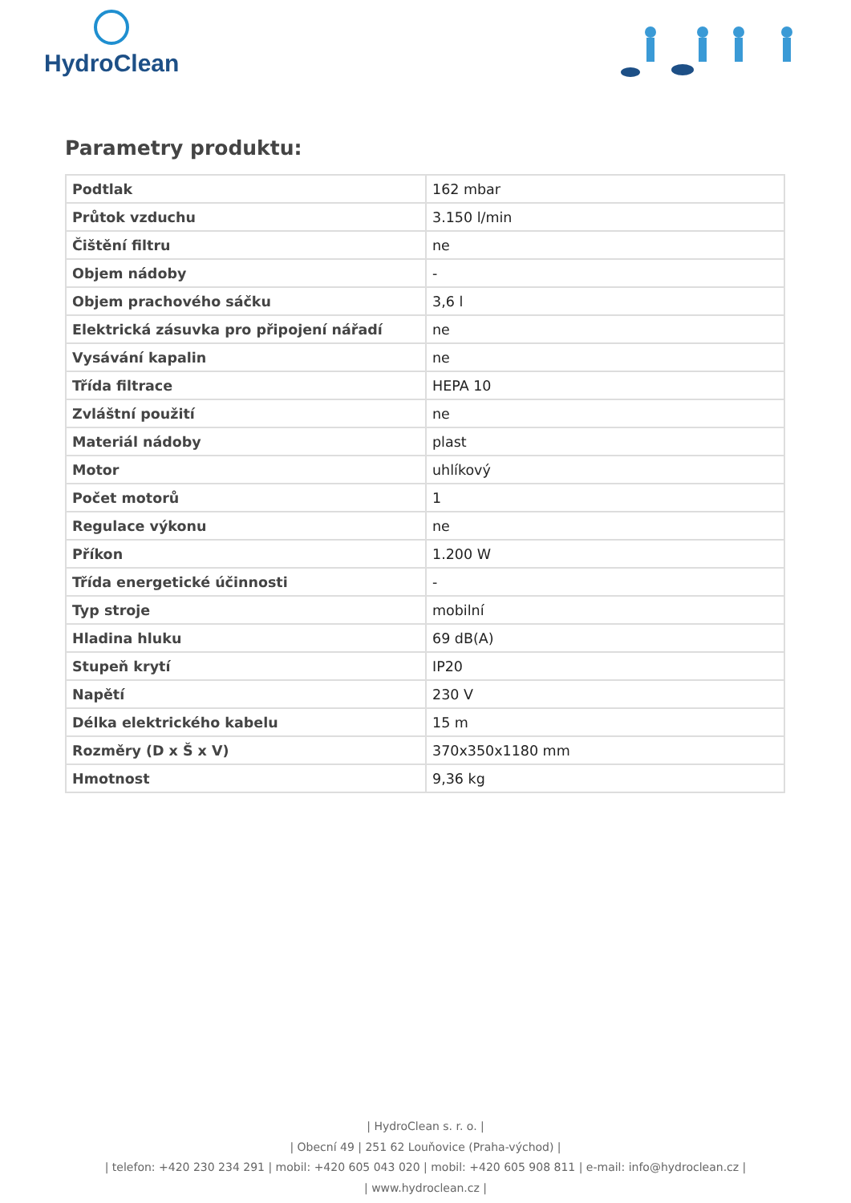HydroClean
Parametry produktu:
| Podtlak | 162 mbar |
| Průtok vzduchu | 3.150 l/min |
| Čištění filtru | ne |
| Objem nádoby | - |
| Objem prachového sáčku | 3,6 l |
| Elektrická zásuvka pro připojení nářadí | ne |
| Vysávání kapalin | ne |
| Třída filtrace | HEPA 10 |
| Zvláštní použití | ne |
| Materiál nádoby | plast |
| Motor | uhlíkový |
| Počet motorů | 1 |
| Regulace výkonu | ne |
| Příkon | 1.200 W |
| Třída energetické účinnosti | - |
| Typ stroje | mobilní |
| Hladina hluku | 69 dB(A) |
| Stupeň krytí | IP20 |
| Napětí | 230 V |
| Délka elektrického kabelu | 15 m |
| Rozměry (D x Š x V) | 370x350x1180 mm |
| Hmotnost | 9,36 kg |
| HydroClean s. r. o. |
| Obecní 49 | 251 62 Louňovice (Praha-východ) |
| telefon: +420 230 234 291 | mobil: +420 605 043 020 | mobil: +420 605 908 811 | e-mail: info@hydroclean.cz |
| www.hydroclean.cz |